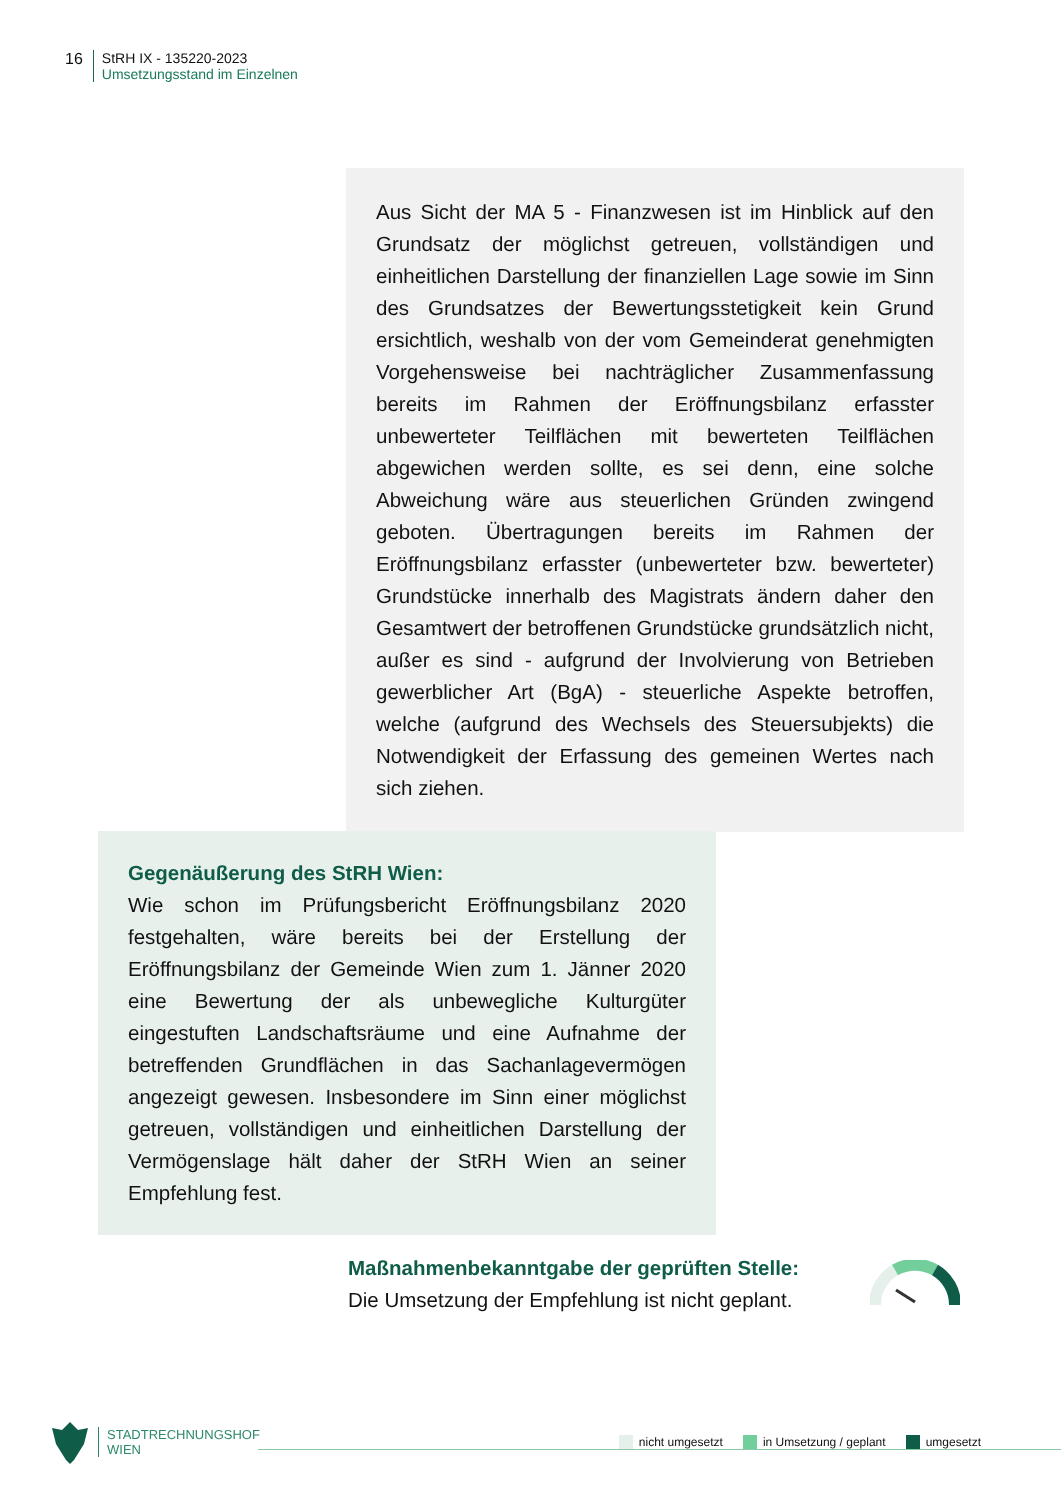16 StRH IX - 135220-2023
Umsetzungsstand im Einzelnen
Aus Sicht der MA 5 - Finanzwesen ist im Hinblick auf den Grundsatz der möglichst getreuen, vollständigen und einheitlichen Darstellung der finanziellen Lage sowie im Sinn des Grundsatzes der Bewertungsstetigkeit kein Grund ersichtlich, weshalb von der vom Gemeinderat genehmigten Vorgehensweise bei nachträglicher Zusammenfassung bereits im Rahmen der Eröffnungsbilanz erfasster unbewerteter Teilflächen mit bewerteten Teilflächen abgewichen werden sollte, es sei denn, eine solche Abweichung wäre aus steuerlichen Gründen zwingend geboten. Übertragungen bereits im Rahmen der Eröffnungsbilanz erfasster (unbewerteter bzw. bewerteter) Grundstücke innerhalb des Magistrats ändern daher den Gesamtwert der betroffenen Grundstücke grundsätzlich nicht, außer es sind - aufgrund der Involvierung von Betrieben gewerblicher Art (BgA) - steuerliche Aspekte betroffen, welche (aufgrund des Wechsels des Steuersubjekts) die Notwendigkeit der Erfassung des gemeinen Wertes nach sich ziehen.
Gegenäußerung des StRH Wien:
Wie schon im Prüfungsbericht Eröffnungsbilanz 2020 festgehalten, wäre bereits bei der Erstellung der Eröffnungsbilanz der Gemeinde Wien zum 1. Jänner 2020 eine Bewertung der als unbewegliche Kulturgüter eingestuften Landschaftsräume und eine Aufnahme der betreffenden Grundflächen in das Sachanlagevermögen angezeigt gewesen. Insbesondere im Sinn einer möglichst getreuen, vollständigen und einheitlichen Darstellung der Vermögenslage hält daher der StRH Wien an seiner Empfehlung fest.
Maßnahmenbekanntgabe der geprüften Stelle:
Die Umsetzung der Empfehlung ist nicht geplant.
STADTRECHNUNGSHOF
WIEN
nicht umgesetzt in Umsetzung / geplant umgesetzt